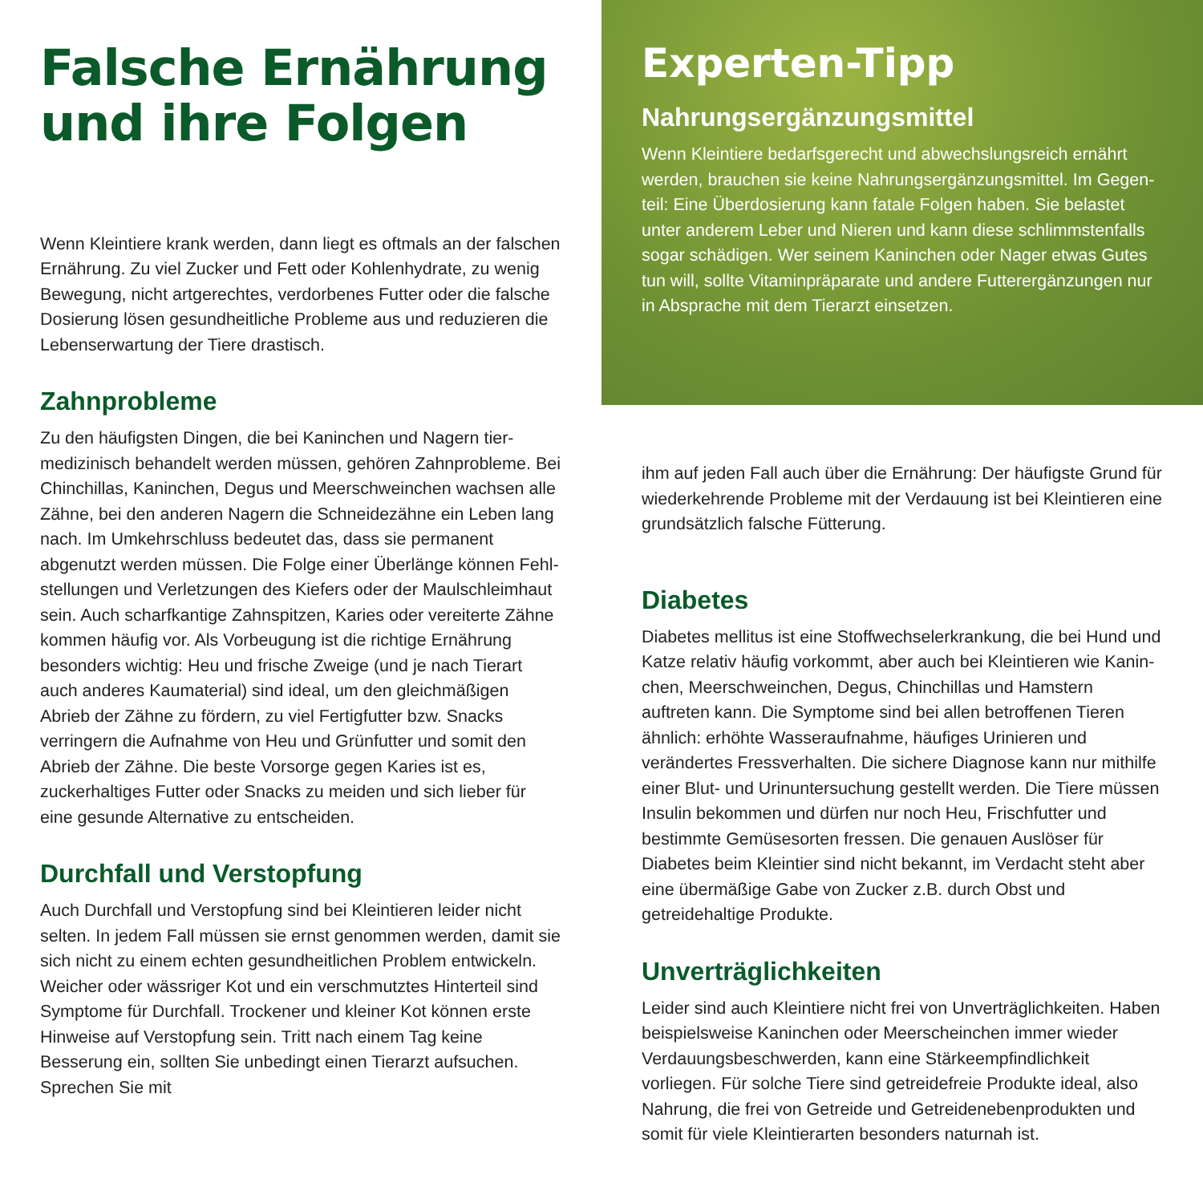Falsche Ernährung
und ihre Folgen
Wenn Kleintiere krank werden, dann liegt es oftmals an der falschen Ernährung. Zu viel Zucker und Fett oder Kohlenhydrate, zu wenig Bewegung, nicht artgerechtes, verdorbenes Futter oder die falsche Dosierung lösen gesundheitliche Probleme aus und reduzieren die Lebenserwartung der Tiere drastisch.
Zahnprobleme
Zu den häufigsten Dingen, die bei Kaninchen und Nagern tier­medizinisch behandelt werden müssen, gehören Zahnprobleme. Bei Chinchillas, Kaninchen, Degus und Meerschweinchen wachsen alle Zähne, bei den anderen Nagern die Schneidezähne ein Leben lang nach. Im Umkehrschluss bedeutet das, dass sie permanent abgenutzt werden müssen. Die Folge einer Überlänge können Fehl­stellungen und Verletzungen des Kiefers oder der Maulschleimhaut sein. Auch scharfkantige Zahnspitzen, Karies oder vereiterte Zähne kommen häufig vor. Als Vorbeugung ist die richtige Ernährung besonders wichtig: Heu und frische Zweige (und je nach Tierart auch anderes Kaumaterial) sind ideal, um den gleichmäßigen Abrieb der Zähne zu fördern, zu viel Fertigfutter bzw. Snacks verringern die Aufnahme von Heu und Grünfutter und somit den Abrieb der Zähne. Die beste Vorsorge gegen Karies ist es, zuckerhaltiges Futter oder Snacks zu meiden und sich lieber für eine gesunde Alternative zu entscheiden.
Durchfall und Verstopfung
Auch Durchfall und Verstopfung sind bei Kleintieren leider nicht selten. In jedem Fall müssen sie ernst genommen werden, damit sie sich nicht zu einem echten gesundheitlichen Problem entwickeln. Weicher oder wässriger Kot und ein verschmutztes Hinterteil sind Symptome für Durchfall. Trockener und kleiner Kot können erste Hinweise auf Verstopfung sein. Tritt nach einem Tag keine Besserung ein, sollten Sie unbedingt einen Tierarzt aufsuchen. Sprechen Sie mit
Experten-Tipp
Nahrungsergänzungsmittel
Wenn Kleintiere bedarfsgerecht und abwechslungsreich ernährt werden, brauchen sie keine Nahrungsergänzungsmittel. Im Gegen­teil: Eine Überdosierung kann fatale Folgen haben. Sie belastet unter anderem Leber und Nieren und kann diese schlimmstenfalls sogar schädigen. Wer seinem Kaninchen oder Nager etwas Gutes tun will, sollte Vitaminpräparate und andere Futterergänzungen nur in Absprache mit dem Tierarzt einsetzen.
ihm auf jeden Fall auch über die Ernährung: Der häufigste Grund für wiederkehrende Probleme mit der Verdauung ist bei Kleintieren eine grundsätzlich falsche Fütterung.
Diabetes
Diabetes mellitus ist eine Stoffwechselerkrankung, die bei Hund und Katze relativ häufig vorkommt, aber auch bei Kleintieren wie Kanin­chen, Meerschweinchen, Degus, Chinchillas und Hamstern auftreten kann. Die Symptome sind bei allen betroffenen Tieren ähnlich: erhöhte Wasseraufnahme, häufiges Urinieren und verändertes Fress­verhalten. Die sichere Diagnose kann nur mithilfe einer Blut- und Urinuntersuchung gestellt werden. Die Tiere müssen Insulin bekom­men und dürfen nur noch Heu, Frischfutter und bestimmte Gemüse­sorten fressen. Die genauen Auslöser für Diabetes beim Kleintier sind nicht bekannt, im Verdacht steht aber eine übermäßige Gabe von Zucker z.B. durch Obst und getreidehaltige Produkte.
Unverträglichkeiten
Leider sind auch Kleintiere nicht frei von Unverträglichkeiten. Haben beispielsweise Kaninchen oder Meerscheinchen immer wieder Verdauungsbeschwerden, kann eine Stärkeempfindlichkeit vorliegen. Für solche Tiere sind getreidefreie Produkte ideal, also Nahrung, die frei von Getreide und Getreidenebenprodukten und somit für viele Kleintierarten besonders naturnah ist.